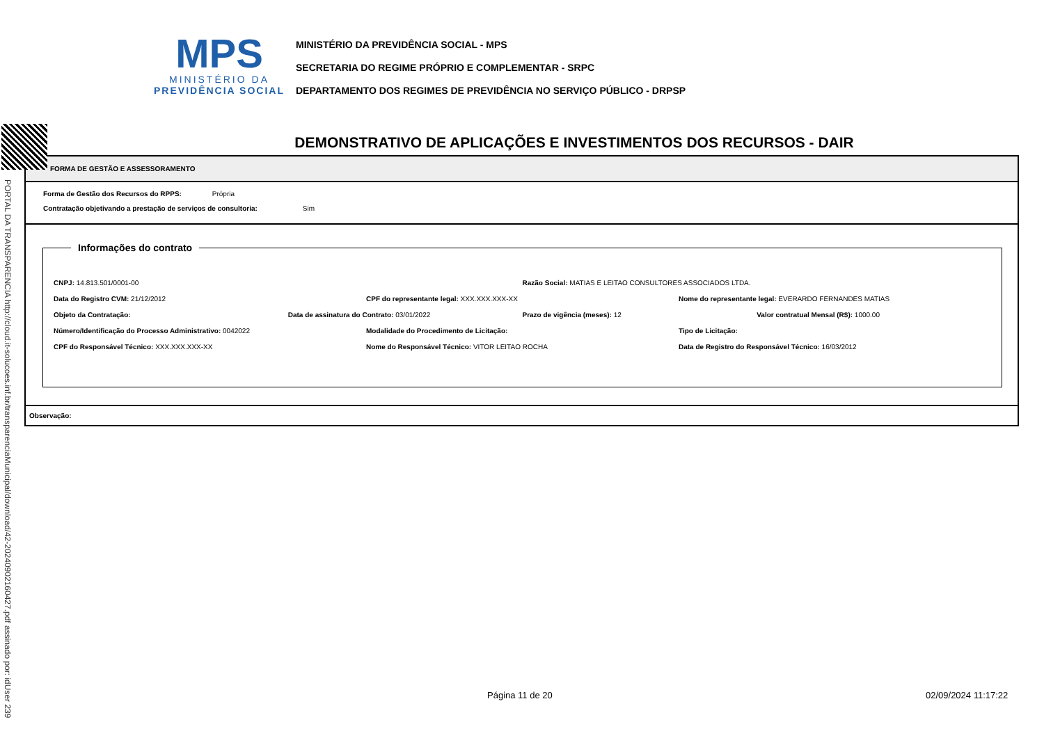MPS
MINISTÉRIO DA
PREVIDÊNCIA SOCIAL
MINISTÉRIO DA PREVIDÊNCIA SOCIAL - MPS
SECRETARIA DO REGIME PRÓPRIO E COMPLEMENTAR - SRPC
DEPARTAMENTO DOS REGIMES DE PREVIDÊNCIA NO SERVIÇO PÚBLICO - DRPSP
PORTAL DA TRANSPARENCIA http://cloud.it-solucoes.inf.br/transparenciaMunicipal/download/42-20240902160427.pdf assinado por: idUser 239
DEMONSTRATIVO DE APLICAÇÕES E INVESTIMENTOS DOS RECURSOS - DAIR
FORMA DE GESTÃO E ASSESSORAMENTO
Forma de Gestão dos Recursos do RPPS: Própria
Contratação objetivando a prestação de serviços de consultoria: Sim
Informações do contrato
CNPJ: 14.813.501/0001-00 Razão Social: MATIAS E LEITAO CONSULTORES ASSOCIADOS LTDA.
Data do Registro CVM: 21/12/2012 CPF do representante legal: XXX.XXX.XXX-XX Nome do representante legal: EVERARDO FERNANDES MATIAS
Objeto da Contratação: Data de assinatura do Contrato: 03/01/2022 Prazo de vigência (meses): 12 Valor contratual Mensal (R$): 1000.00
Número/Identificação do Processo Administrativo: 0042022 Modalidade do Procedimento de Licitação: Tipo de Licitação:
CPF do Responsável Técnico: XXX.XXX.XXX-XX Nome do Responsável Técnico: VITOR LEITAO ROCHA Data de Registro do Responsável Técnico: 16/03/2012
Observação:
Página 11 de 20 02/09/2024 11:17:22